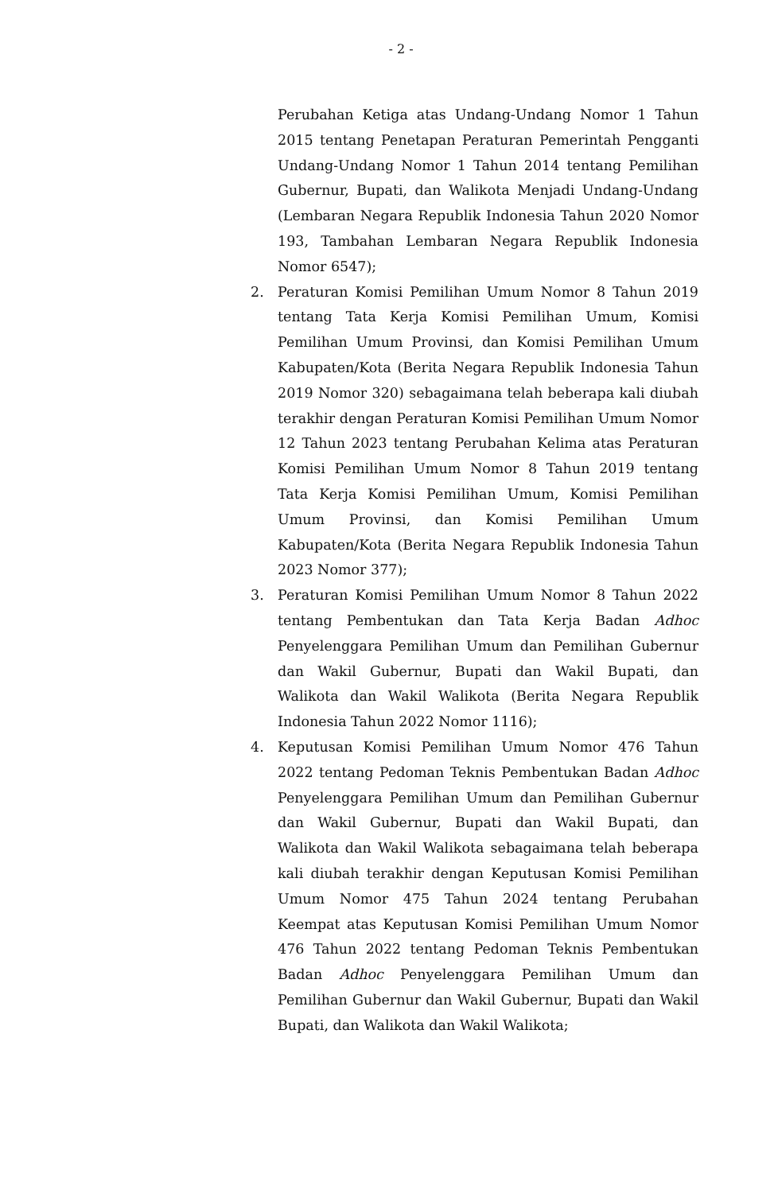- 2 -
Perubahan Ketiga atas Undang-Undang Nomor 1 Tahun 2015 tentang Penetapan Peraturan Pemerintah Pengganti Undang-Undang Nomor 1 Tahun 2014 tentang Pemilihan Gubernur, Bupati, dan Walikota Menjadi Undang-Undang (Lembaran Negara Republik Indonesia Tahun 2020 Nomor 193, Tambahan Lembaran Negara Republik Indonesia Nomor 6547);
2. Peraturan Komisi Pemilihan Umum Nomor 8 Tahun 2019 tentang Tata Kerja Komisi Pemilihan Umum, Komisi Pemilihan Umum Provinsi, dan Komisi Pemilihan Umum Kabupaten/Kota (Berita Negara Republik Indonesia Tahun 2019 Nomor 320) sebagaimana telah beberapa kali diubah terakhir dengan Peraturan Komisi Pemilihan Umum Nomor 12 Tahun 2023 tentang Perubahan Kelima atas Peraturan Komisi Pemilihan Umum Nomor 8 Tahun 2019 tentang Tata Kerja Komisi Pemilihan Umum, Komisi Pemilihan Umum Provinsi, dan Komisi Pemilihan Umum Kabupaten/Kota (Berita Negara Republik Indonesia Tahun 2023 Nomor 377);
3. Peraturan Komisi Pemilihan Umum Nomor 8 Tahun 2022 tentang Pembentukan dan Tata Kerja Badan Adhoc Penyelenggara Pemilihan Umum dan Pemilihan Gubernur dan Wakil Gubernur, Bupati dan Wakil Bupati, dan Walikota dan Wakil Walikota (Berita Negara Republik Indonesia Tahun 2022 Nomor 1116);
4. Keputusan Komisi Pemilihan Umum Nomor 476 Tahun 2022 tentang Pedoman Teknis Pembentukan Badan Adhoc Penyelenggara Pemilihan Umum dan Pemilihan Gubernur dan Wakil Gubernur, Bupati dan Wakil Bupati, dan Walikota dan Wakil Walikota sebagaimana telah beberapa kali diubah terakhir dengan Keputusan Komisi Pemilihan Umum Nomor 475 Tahun 2024 tentang Perubahan Keempat atas Keputusan Komisi Pemilihan Umum Nomor 476 Tahun 2022 tentang Pedoman Teknis Pembentukan Badan Adhoc Penyelenggara Pemilihan Umum dan Pemilihan Gubernur dan Wakil Gubernur, Bupati dan Wakil Bupati, dan Walikota dan Wakil Walikota;